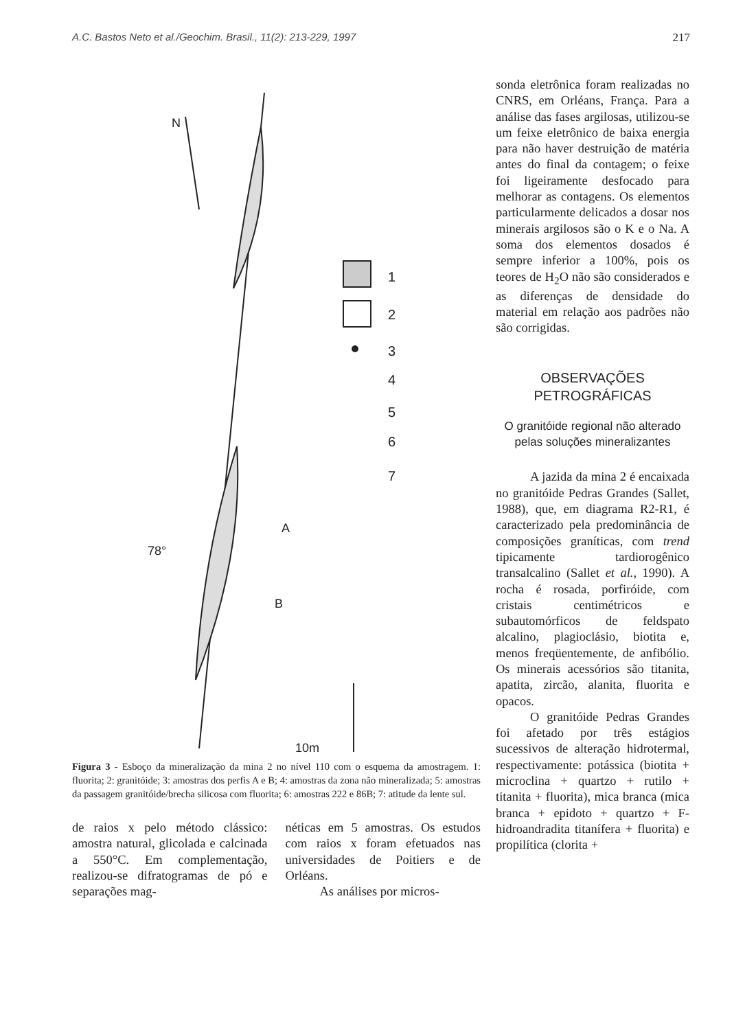A.C. Bastos Neto et al./Geochim. Brasil., 11(2): 213-229, 1997 217
N
1
2
3
4
5
6
7
A
B
78°
10m
Figura 3 - Esboço da mineralização da mina 2 no nível 110 com o esquema da amostragem. 1: fluorita; 2: granitóide; 3: amostras dos perfis A e B; 4: amostras da zona não mineralizada; 5: amostras da passagem granitóide/brecha silicosa com fluorita; 6: amostras 222 e 86B; 7: atitude da lente sul.
de raios x pelo método clássico: amostra natural, glicolada e calcinada a 550°C. Em complementação, realizou-se difratogramas de pó e separações mag-
néticas em 5 amostras. Os estudos com raios x foram efetuados nas universidades de Poitiers e de Orléans.
As análises por micros-
sonda eletrônica foram realizadas no CNRS, em Orléans, França. Para a análise das fases argilosas, utilizou-se um feixe eletrônico de baixa energia para não haver destruição de matéria antes do final da contagem; o feixe foi ligeiramente desfocado para melhorar as contagens. Os elementos particularmente delicados a dosar nos minerais argilosos são o K e o Na. A soma dos elementos dosados é sempre inferior a 100%, pois os teores de H<sub>2</sub>O não são considerados e as diferenças de densidade do material em relação aos padrões não são corrigidas.
OBSERVAÇÕES
PETROGRÁFICAS
O granitóide regional não alterado pelas soluções mineralizantes
A jazida da mina 2 é encaixada no granitóide Pedras Grandes (Sallet, 1988), que, em diagrama R2-R1, é caracterizado pela predominância de composições graníticas, com trend tipicamente tardiorogênico transalcalino (Sallet et al., 1990). A rocha é rosada, porfiróide, com cristais centimétricos e subautomórficos de feldspato alcalino, plagioclásio, biotita e, menos freqüentemente, de anfibólio. Os minerais acessórios são titanita, apatita, zircão, alanita, fluorita e opacos.
O granitóide Pedras Grandes foi afetado por três estágios sucessivos de alteração hidrotermal, respectivamente: potássica (biotita + microclina + quartzo + rutilo + titanita + fluorita), mica branca (mica branca + epidoto + quartzo + F-hidroandradita titanífera + fluorita) e propilítica (clorita +